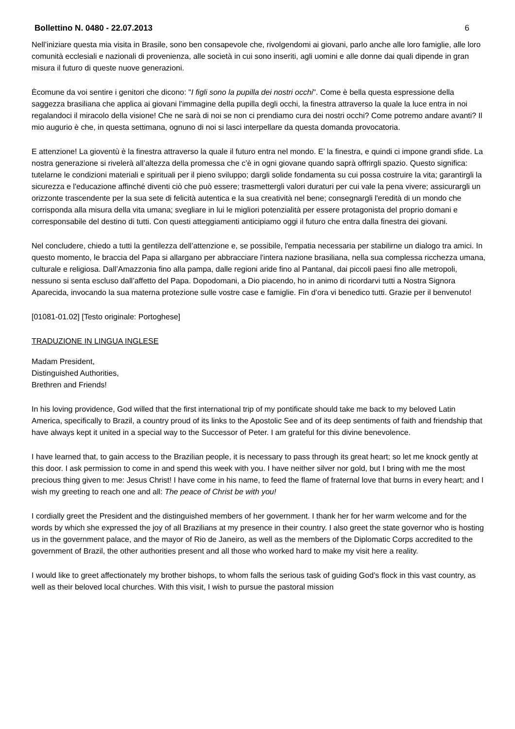Bollettino N. 0480 - 22.07.2013 6
Nell’iniziare questa mia visita in Brasile, sono ben consapevole che, rivolgendomi ai giovani, parlo anche alle loro famiglie, alle loro comunità ecclesiali e nazionali di provenienza, alle società in cui sono inseriti, agli uomini e alle donne dai quali dipende in gran misura il futuro di queste nuove generazioni.
Ècomune da voi sentire i genitori che dicono: "I figli sono la pupilla dei nostri occhi". Come è bella questa espressione della saggezza brasiliana che applica ai giovani l'immagine della pupilla degli occhi, la finestra attraverso la quale la luce entra in noi regalandoci il miracolo della visione! Che ne sarà di noi se non ci prendiamo cura dei nostri occhi? Come potremo andare avanti? Il mio augurio è che, in questa settimana, ognuno di noi si lasci interpellare da questa domanda provocatoria.
E attenzione! La gioventù è la finestra attraverso la quale il futuro entra nel mondo. E’ la finestra, e quindi ci impone grandi sfide. La nostra generazione si rivelerà all’altezza della promessa che c’è in ogni giovane quando saprà offrirgli spazio. Questo significa: tutelarne le condizioni materiali e spirituali per il pieno sviluppo; dargli solide fondamenta su cui possa costruire la vita; garantirgli la sicurezza e l'educazione affinché diventi ciò che può essere; trasmettergli valori duraturi per cui vale la pena vivere; assicurargli un orizzonte trascendente per la sua sete di felicità autentica e la sua creatività nel bene; consegnargli l'eredità di un mondo che corrisponda alla misura della vita umana; svegliare in lui le migliori potenzialità per essere protagonista del proprio domani e corresponsabile del destino di tutti. Con questi atteggiamenti anticipiamo oggi il futuro che entra dalla finestra dei giovani.
Nel concludere, chiedo a tutti la gentilezza dell’attenzione e, se possibile, l'empatia necessaria per stabilirne un dialogo tra amici. In questo momento, le braccia del Papa si allargano per abbracciare l'intera nazione brasiliana, nella sua complessa ricchezza umana, culturale e religiosa. Dall’Amazzonia fino alla pampa, dalle regioni aride fino al Pantanal, dai piccoli paesi fino alle metropoli, nessuno si senta escluso dall’affetto del Papa. Dopodomani, a Dio piacendo, ho in animo di ricordarvi tutti a Nostra Signora Aparecida, invocando la sua materna protezione sulle vostre case e famiglie. Fin d’ora vi benedico tutti. Grazie per il benvenuto!
[01081-01.02] [Testo originale: Portoghese]
TRADUZIONE IN LINGUA INGLESE
Madam President,
Distinguished Authorities,
Brethren and Friends!
In his loving providence, God willed that the first international trip of my pontificate should take me back to my beloved Latin America, specifically to Brazil, a country proud of its links to the Apostolic See and of its deep sentiments of faith and friendship that have always kept it united in a special way to the Successor of Peter. I am grateful for this divine benevolence.
I have learned that, to gain access to the Brazilian people, it is necessary to pass through its great heart; so let me knock gently at this door. I ask permission to come in and spend this week with you. I have neither silver nor gold, but I bring with me the most precious thing given to me: Jesus Christ! I have come in his name, to feed the flame of fraternal love that burns in every heart; and I wish my greeting to reach one and all: The peace of Christ be with you!
I cordially greet the President and the distinguished members of her government. I thank her for her warm welcome and for the words by which she expressed the joy of all Brazilians at my presence in their country. I also greet the state governor who is hosting us in the government palace, and the mayor of Rio de Janeiro, as well as the members of the Diplomatic Corps accredited to the government of Brazil, the other authorities present and all those who worked hard to make my visit here a reality.
I would like to greet affectionately my brother bishops, to whom falls the serious task of guiding God’s flock in this vast country, as well as their beloved local churches. With this visit, I wish to pursue the pastoral mission